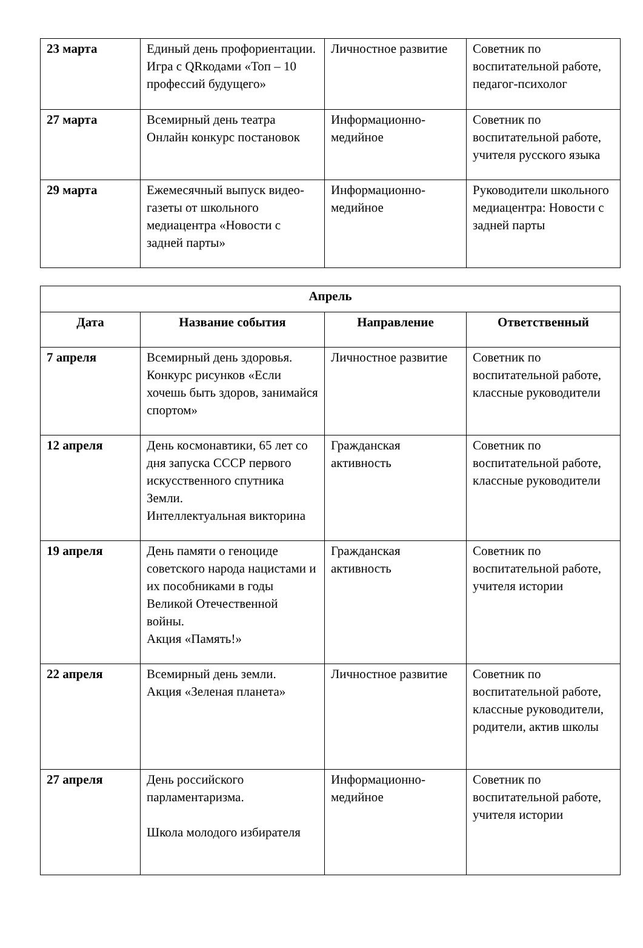| 23 марта | Единый день профориентации. Игра с QRкодами «Топ – 10 профессий будущего» | Личностное развитие | Советник по воспитательной работе, педагог-психолог |
| 27 марта | Всемирный день театра Онлайн конкурс постановок | Информационно-медийное | Советник по воспитательной работе, учителя русского языка |
| 29 марта | Ежемесячный выпуск видео-газеты от школьного медиацентра «Новости с задней парты» | Информационно-медийное | Руководители школьного медиацентра: Новости с задней парты |
| Апрель | | | |
| --- | --- | --- | --- |
| Дата | Название события | Направление | Ответственный |
| 7 апреля | Всемирный день здоровья. Конкурс рисунков «Если хочешь быть здоров, занимайся спортом» | Личностное развитие | Советник по воспитательной работе, классные руководители |
| 12 апреля | День космонавтики, 65 лет со дня запуска СССР первого искусственного спутника Земли. Интеллектуальная викторина | Гражданская активность | Советник по воспитательной работе, классные руководители |
| 19 апреля | День памяти о геноциде советского народа нацистами и их пособниками в годы Великой Отечественной войны. Акция «Память!» | Гражданская активность | Советник по воспитательной работе, учителя истории |
| 22 апреля | Всемирный день земли. Акция «Зеленая планета» | Личностное развитие | Советник по воспитательной работе, классные руководители, родители, актив школы |
| 27 апреля | День российского парламентаризма. Школа молодого избирателя | Информационно-медийное | Советник по воспитательной работе, учителя истории |